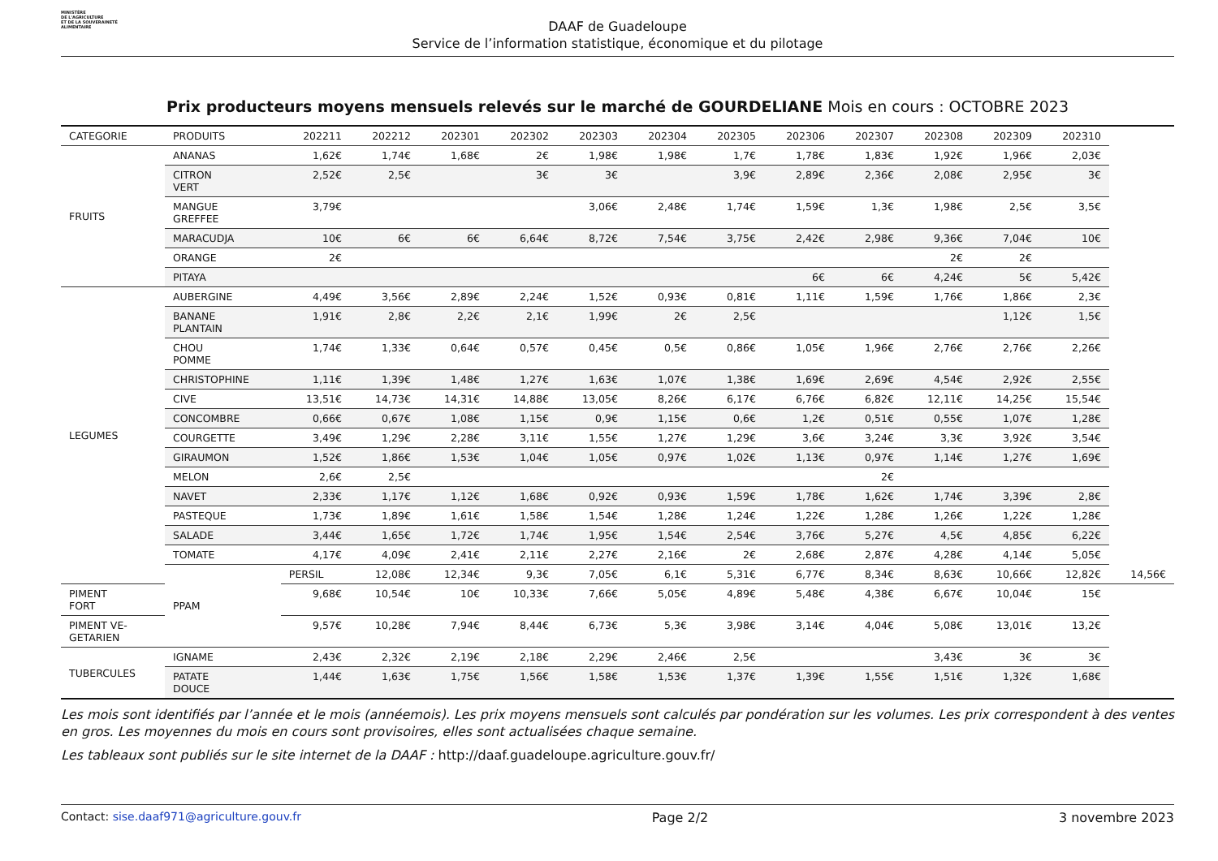MINISTÈRE
DE L'AGRICULTURE
ET DE LA SOUVERAINETÉ
ALIMENTAIRE
DAAF de Guadeloupe
Service de l’information statistique, économique et du pilotage
Prix producteurs moyens mensuels relevés sur le marché de GOURDELIANE Mois en cours : OCTOBRE 2023
| CATEGORIE | PRODUITS | 202211 | 202212 | 202301 | 202302 | 202303 | 202304 | 202305 | 202306 | 202307 | 202308 | 202309 | 202310 | |
| --- | --- | --- | --- | --- | --- | --- | --- | --- | --- | --- | --- | --- | --- | --- |
| FRUITS | ANANAS | 1,62€ | 1,74€ | 1,68€ | 2€ | 1,98€ | 1,98€ | 1,7€ | 1,78€ | 1,83€ | 1,92€ | 1,96€ | 2,03€ | |
| | CITRON VERT | 2,52€ | 2,5€ | | 3€ | 3€ | | 3,9€ | 2,89€ | 2,36€ | 2,08€ | 2,95€ | 3€ | |
| | MANGUE GREFFEE | 3,79€ | | | | 3,06€ | 2,48€ | 1,74€ | 1,59€ | 1,3€ | 1,98€ | 2,5€ | 3,5€ | |
| | MARACUDJA | 10€ | 6€ | 6€ | 6,64€ | 8,72€ | 7,54€ | 3,75€ | 2,42€ | 2,98€ | 9,36€ | 7,04€ | 10€ | |
| | ORANGE | 2€ | | | | | | | | | 2€ | 2€ | | |
| | PITAYA | | | | | | | | 6€ | 6€ | 4,24€ | 5€ | 5,42€ | |
| LEGUMES | AUBERGINE | 4,49€ | 3,56€ | 2,89€ | 2,24€ | 1,52€ | 0,93€ | 0,81€ | 1,11€ | 1,59€ | 1,76€ | 1,86€ | 2,3€ | |
| | BANANE PLANTAIN | 1,91€ | 2,8€ | 2,2€ | 2,1€ | 1,99€ | 2€ | 2,5€ | | | | 1,12€ | 1,5€ | |
| | CHOU POMME | 1,74€ | 1,33€ | 0,64€ | 0,57€ | 0,45€ | 0,5€ | 0,86€ | 1,05€ | 1,96€ | 2,76€ | 2,76€ | 2,26€ | |
| | CHRISTOPHINE | 1,11€ | 1,39€ | 1,48€ | 1,27€ | 1,63€ | 1,07€ | 1,38€ | 1,69€ | 2,69€ | 4,54€ | 2,92€ | 2,55€ | |
| | CIVE | 13,51€ | 14,73€ | 14,31€ | 14,88€ | 13,05€ | 8,26€ | 6,17€ | 6,76€ | 6,82€ | 12,11€ | 14,25€ | 15,54€ | |
| | CONCOMBRE | 0,66€ | 0,67€ | 1,08€ | 1,15€ | 0,9€ | 1,15€ | 0,6€ | 1,2€ | 0,51€ | 0,55€ | 1,07€ | 1,28€ | |
| | COURGETTE | 3,49€ | 1,29€ | 2,28€ | 3,11€ | 1,55€ | 1,27€ | 1,29€ | 3,6€ | 3,24€ | 3,3€ | 3,92€ | 3,54€ | |
| | GIRAUMON | 1,52€ | 1,86€ | 1,53€ | 1,04€ | 1,05€ | 0,97€ | 1,02€ | 1,13€ | 0,97€ | 1,14€ | 1,27€ | 1,69€ | |
| | MELON | 2,6€ | 2,5€ | | | | | | | 2€ | | | | |
| | NAVET | 2,33€ | 1,17€ | 1,12€ | 1,68€ | 0,92€ | 0,93€ | 1,59€ | 1,78€ | 1,62€ | 1,74€ | 3,39€ | 2,8€ | |
| | PASTEQUE | 1,73€ | 1,89€ | 1,61€ | 1,58€ | 1,54€ | 1,28€ | 1,24€ | 1,22€ | 1,28€ | 1,26€ | 1,22€ | 1,28€ | |
| | SALADE | 3,44€ | 1,65€ | 1,72€ | 1,74€ | 1,95€ | 1,54€ | 2,54€ | 3,76€ | 5,27€ | 4,5€ | 4,85€ | 6,22€ | |
| | TOMATE | 4,17€ | 4,09€ | 2,41€ | 2,11€ | 2,27€ | 2,16€ | 2€ | 2,68€ | 2,87€ | 4,28€ | 4,14€ | 5,05€ | |
| | PPAM | PERSIL | 12,08€ | 12,34€ | 9,3€ | 7,05€ | 6,1€ | 5,31€ | 6,77€ | 8,34€ | 8,63€ | 10,66€ | 12,82€ | 14,56€ |
| PIMENT FORT | | 9,68€ | 10,54€ | 10€ | 10,33€ | 7,66€ | 5,05€ | 4,89€ | 5,48€ | 4,38€ | 6,67€ | 10,04€ | 15€ | |
| PIMENT VE- GETARIEN | | 9,57€ | 10,28€ | 7,94€ | 8,44€ | 6,73€ | 5,3€ | 3,98€ | 3,14€ | 4,04€ | 5,08€ | 13,01€ | 13,2€ | |
| TUBERCULES | IGNAME | 2,43€ | 2,32€ | 2,19€ | 2,18€ | 2,29€ | 2,46€ | 2,5€ | | | 3,43€ | 3€ | 3€ | |
| | PATATE DOUCE | 1,44€ | 1,63€ | 1,75€ | 1,56€ | 1,58€ | 1,53€ | 1,37€ | 1,39€ | 1,55€ | 1,51€ | 1,32€ | 1,68€ | |
Les mois sont identifiés par l’année et le mois (annéemois). Les prix moyens mensuels sont calculés par pondération sur les volumes. Les prix correspondent à des ventes en gros. Les moyennes du mois en cours sont provisoires, elles sont actualisées chaque semaine.
Les tableaux sont publiés sur le site internet de la DAAF : http://daaf.guadeloupe.agriculture.gouv.fr/
Contact: sise.daaf971@agriculture.gouv.fr Page 2/2 3 novembre 2023